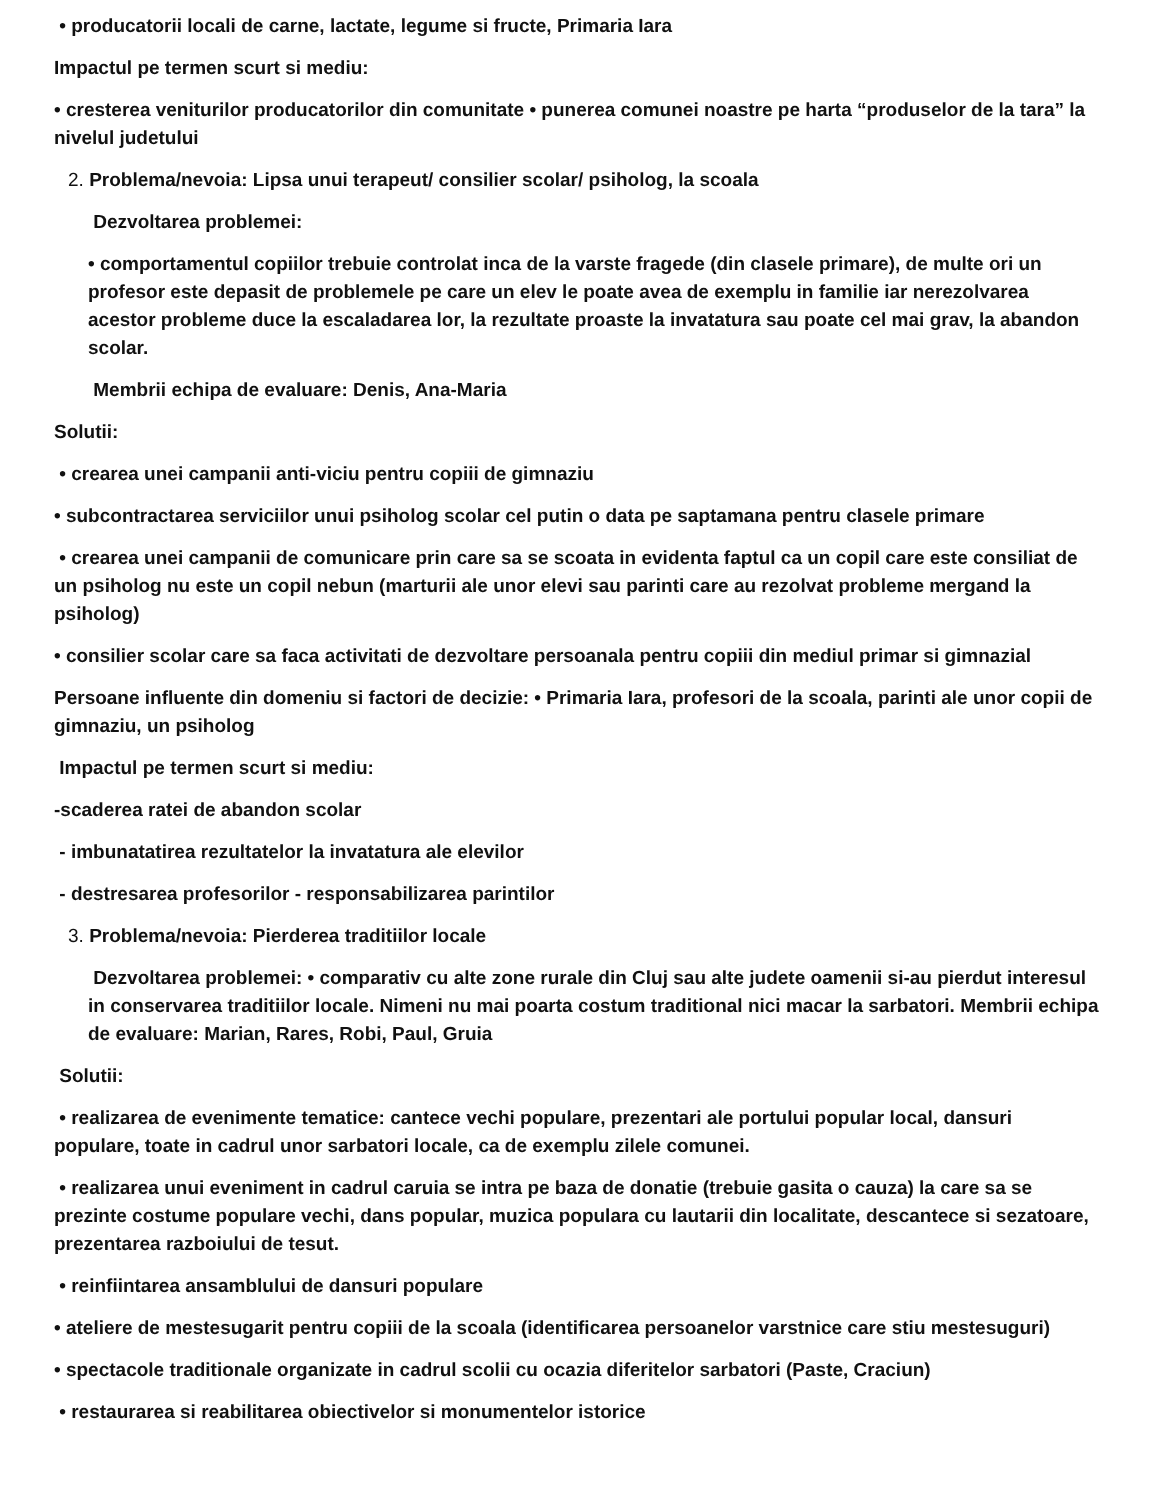• producatorii locali de carne, lactate, legume si fructe, Primaria Iara
Impactul pe termen scurt si mediu:
• cresterea veniturilor producatorilor din comunitate • punerea comunei noastre pe harta “produselor de la tara” la nivelul judetului
2. Problema/nevoia: Lipsa unui terapeut/ consilier scolar/ psiholog, la scoala
Dezvoltarea problemei:
• comportamentul copiilor trebuie controlat inca de la varste fragede (din clasele primare), de multe ori un profesor este depasit de problemele pe care un elev le poate avea de exemplu in familie iar nerezolvarea acestor probleme duce la escaladarea lor, la rezultate proaste la invatatura sau poate cel mai grav, la abandon scolar.
Membrii echipa de evaluare: Denis, Ana-Maria
Solutii:
• crearea unei campanii anti-viciu pentru copiii de gimnaziu
• subcontractarea serviciilor unui psiholog scolar cel putin o data pe saptamana pentru clasele primare
• crearea unei campanii de comunicare prin care sa se scoata in evidenta faptul ca un copil care este consiliat de un psiholog nu este un copil nebun (marturii ale unor elevi sau parinti care au rezolvat probleme mergand la psiholog)
• consilier scolar care sa faca activitati de dezvoltare persoanala pentru copiii din mediul primar si gimnazial
Persoane influente din domeniu si factori de decizie: • Primaria Iara, profesori de la scoala, parinti ale unor copii de gimnaziu, un psiholog
Impactul pe termen scurt si mediu:
-scaderea ratei de abandon scolar
- imbunatatirea rezultatelor la invatatura ale elevilor
- destresarea profesorilor - responsabilizarea parintilor
3. Problema/nevoia: Pierderea traditiilor locale
Dezvoltarea problemei: • comparativ cu alte zone rurale din Cluj sau alte judete oamenii si-au pierdut interesul in conservarea traditiilor locale. Nimeni nu mai poarta costum traditional nici macar la sarbatori. Membrii echipa de evaluare: Marian, Rares, Robi, Paul, Gruia
Solutii:
• realizarea de evenimente tematice: cantece vechi populare, prezentari ale portului popular local, dansuri populare, toate in cadrul unor sarbatori locale, ca de exemplu zilele comunei.
• realizarea unui eveniment in cadrul caruia se intra pe baza de donatie (trebuie gasita o cauza) la care sa se prezinte costume populare vechi, dans popular, muzica populara cu lautarii din localitate, descantece si sezatoare, prezentarea razboiului de tesut.
• reinfiintarea ansamblului de dansuri populare
• ateliere de mestesugarit pentru copiii de la scoala (identificarea persoanelor varstnice care stiu mestesuguri)
• spectacole traditionale organizate in cadrul scolii cu ocazia diferitelor sarbatori (Paste, Craciun)
• restaurarea si reabilitarea obiectivelor si monumentelor istorice